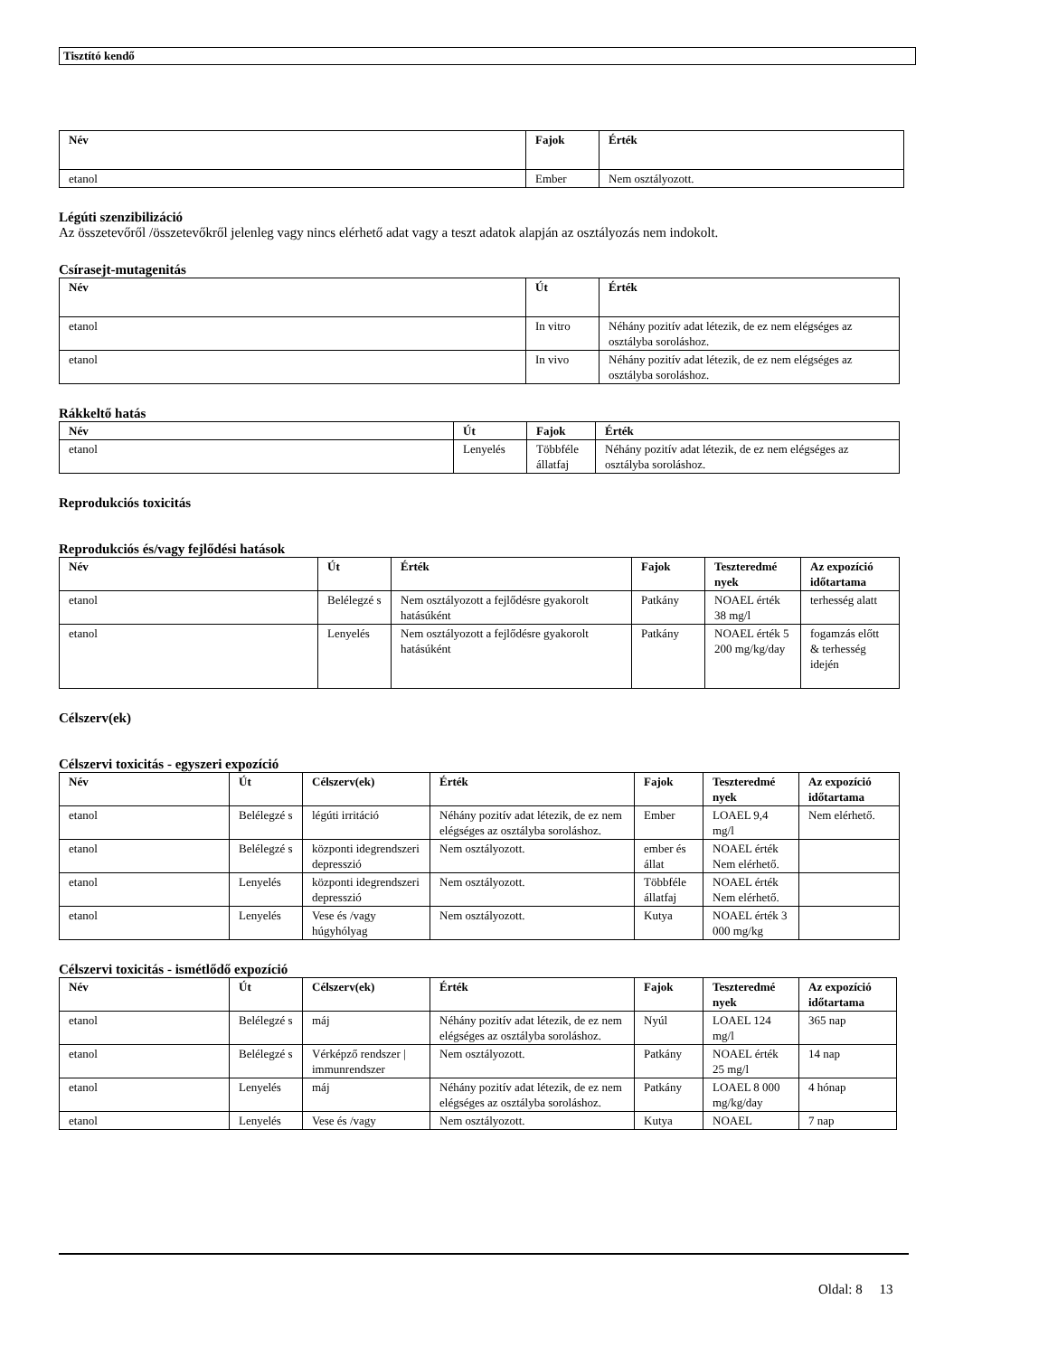Tisztító kendő
| Név | Fajok | Érték |
| --- | --- | --- |
| etanol | Ember | Nem osztályozott. |
Légúti szenzibilizáció
Az összetevőről /összetevőkről jelenleg vagy nincs elérhető adat vagy a teszt adatok alapján az osztályozás nem indokolt.
Csírasejt-mutagenitás
| Név | Út | Érték |
| --- | --- | --- |
| etanol | In vitro | Néhány pozitív adat létezik, de ez nem elégséges az osztályba soroláshoz. |
| etanol | In vivo | Néhány pozitív adat létezik, de ez nem elégséges az osztályba soroláshoz. |
Rákkeltő hatás
| Név | Út | Fajok | Érték |
| --- | --- | --- | --- |
| etanol | Lenyelés | Többféle állatfaj | Néhány pozitív adat létezik, de ez nem elégséges az osztályba soroláshoz. |
Reprodukciós toxicitás
Reprodukciós és/vagy fejlődési hatások
| Név | Út | Érték | Fajok | Teszteredmé nyek | Az expozíció időtartama |
| --- | --- | --- | --- | --- | --- |
| etanol | Belélegzé s | Nem osztályozott a fejlődésre gyakorolt hatásúként | Patkány | NOAEL érték 38 mg/l | terhesség alatt |
| etanol | Lenyelés | Nem osztályozott a fejlődésre gyakorolt hatásúként | Patkány | NOAEL érték 5 200 mg/kg/day | fogamzás előtt & terhesség idején |
Célszerv(ek)
Célszervi toxicitás - egyszeri expozíció
| Név | Út | Célszerv(ek) | Érték | Fajok | Teszteredmé nyek | Az expozíció időtartama |
| --- | --- | --- | --- | --- | --- | --- |
| etanol | Belélegzé s | légúti irritáció | Néhány pozitív adat létezik, de ez nem elégséges az osztályba soroláshoz. | Ember | LOAEL 9,4 mg/l | Nem elérhető. |
| etanol | Belélegzé s | központi idegrendszeri depresszió | Nem osztályozott. | ember és állat | NOAEL érték Nem elérhető. | |
| etanol | Lenyelés | központi idegrendszeri depresszió | Nem osztályozott. | Többféle állatfaj | NOAEL érték Nem elérhető. | |
| etanol | Lenyelés | Vese és /vagy húgyhólyag | Nem osztályozott. | Kutya | NOAEL érték 3 000 mg/kg | |
Célszervi toxicitás - ismétlődő expozíció
| Név | Út | Célszerv(ek) | Érték | Fajok | Teszteredmé nyek | Az expozíció időtartama |
| --- | --- | --- | --- | --- | --- | --- |
| etanol | Belélegzé s | máj | Néhány pozitív adat létezik, de ez nem elégséges az osztályba soroláshoz. | Nyúl | LOAEL 124 mg/l | 365 nap |
| etanol | Belélegzé s | Vérképző rendszer / immunrendszer | Nem osztályozott. | Patkány | NOAEL érték 25 mg/l | 14 nap |
| etanol | Lenyelés | máj | Néhány pozitív adat létezik, de ez nem elégséges az osztályba soroláshoz. | Patkány | LOAEL 8 000 mg/kg/day | 4 hónap |
| etanol | Lenyelés | Vese és /vagy | Nem osztályozott. | Kutya | NOAEL | 7 nap |
Oldal: 8 13